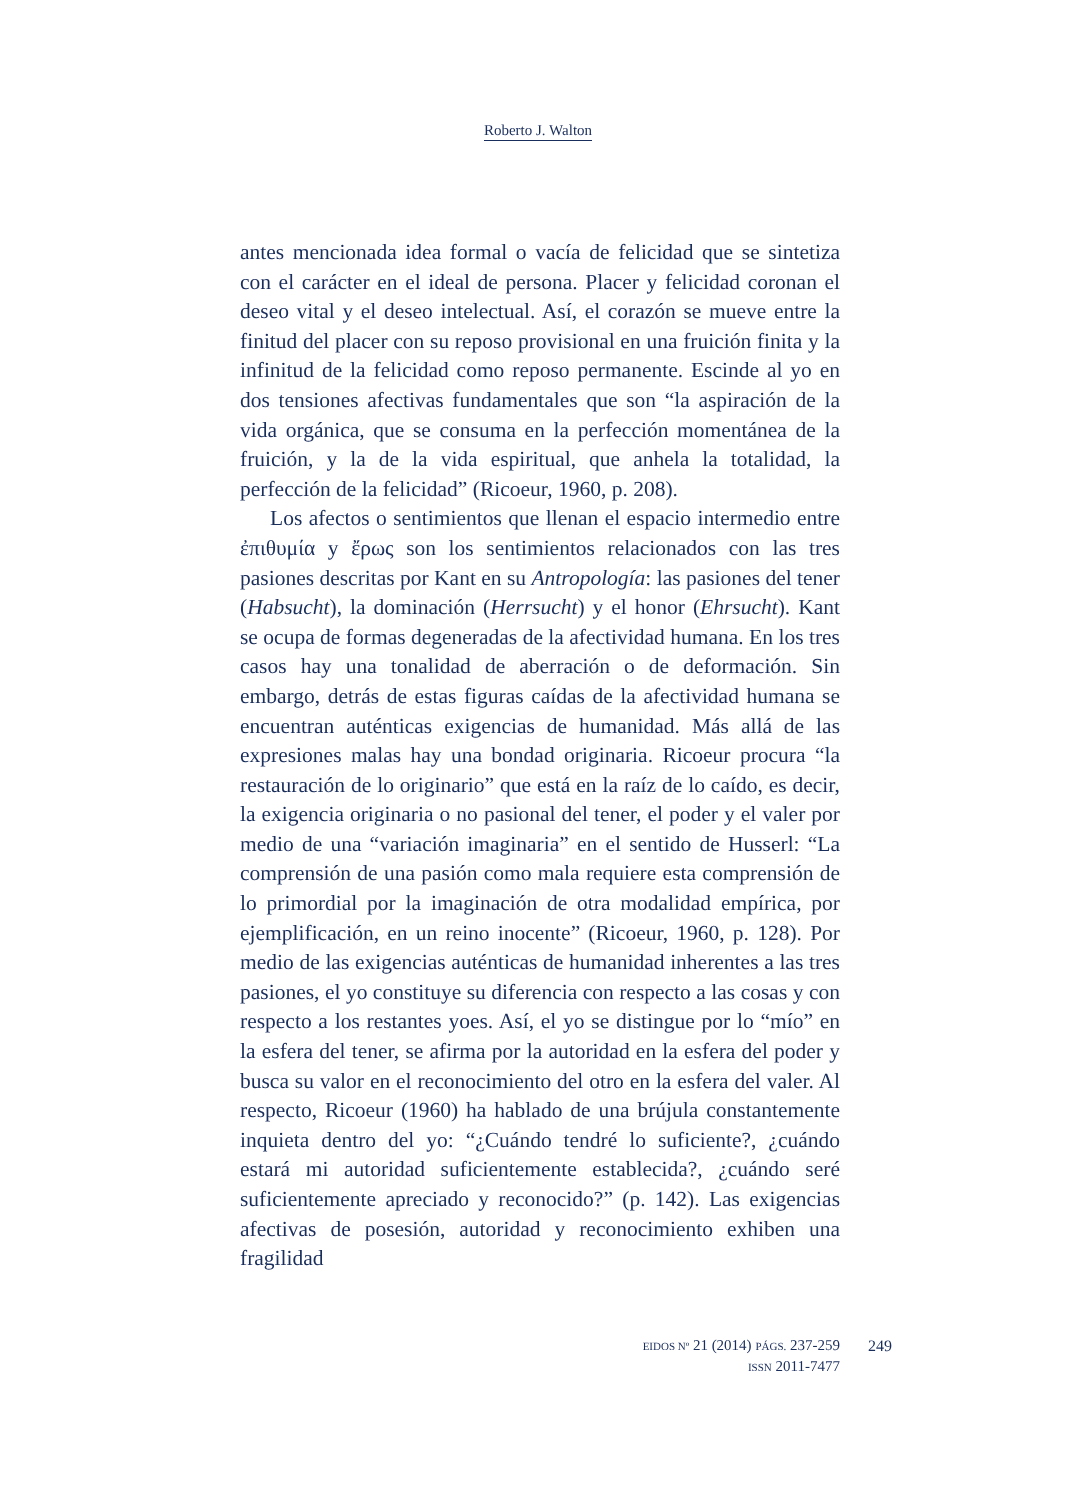Roberto J. Walton
antes mencionada idea formal o vacía de felicidad que se sintetiza con el carácter en el ideal de persona. Placer y felicidad coronan el deseo vital y el deseo intelectual. Así, el corazón se mueve entre la finitud del placer con su reposo provisional en una fruición finita y la infinitud de la felicidad como reposo permanente. Escinde al yo en dos tensiones afectivas fundamentales que son “la aspiración de la vida orgánica, que se consuma en la perfección momentánea de la fruición, y la de la vida espiritual, que anhela la totalidad, la perfección de la felicidad” (Ricoeur, 1960, p. 208).
Los afectos o sentimientos que llenan el espacio intermedio entre ἐπιθυμία y ἔρως son los sentimientos relacionados con las tres pasiones descritas por Kant en su Antropología: las pasiones del tener (Habsucht), la dominación (Herrsucht) y el honor (Ehrsucht). Kant se ocupa de formas degeneradas de la afectividad humana. En los tres casos hay una tonalidad de aberración o de deformación. Sin embargo, detrás de estas figuras caídas de la afectividad humana se encuentran auténticas exigencias de humanidad. Más allá de las expresiones malas hay una bondad originaria. Ricoeur procura “la restauración de lo originario” que está en la raíz de lo caído, es decir, la exigencia originaria o no pasional del tener, el poder y el valer por medio de una “variación imaginaria” en el sentido de Husserl: “La comprensión de una pasión como mala requiere esta comprensión de lo primordial por la imaginación de otra modalidad empírica, por ejemplificación, en un reino inocente” (Ricoeur, 1960, p. 128). Por medio de las exigencias auténticas de humanidad inherentes a las tres pasiones, el yo constituye su diferencia con respecto a las cosas y con respecto a los restantes yoes. Así, el yo se distingue por lo “mío” en la esfera del tener, se afirma por la autoridad en la esfera del poder y busca su valor en el reconocimiento del otro en la esfera del valer. Al respecto, Ricoeur (1960) ha hablado de una brújula constantemente inquieta dentro del yo: “¿Cuándo tendré lo suficiente?, ¿cuándo estará mi autoridad suficientemente establecida?, ¿cuándo seré suficientemente apreciado y reconocido?” (p. 142). Las exigencias afectivas de posesión, autoridad y reconocimiento exhiben una fragilidad
EIDOS Nº 21 (2014) PÁGS. 237-259
ISSN 2011-7477
249